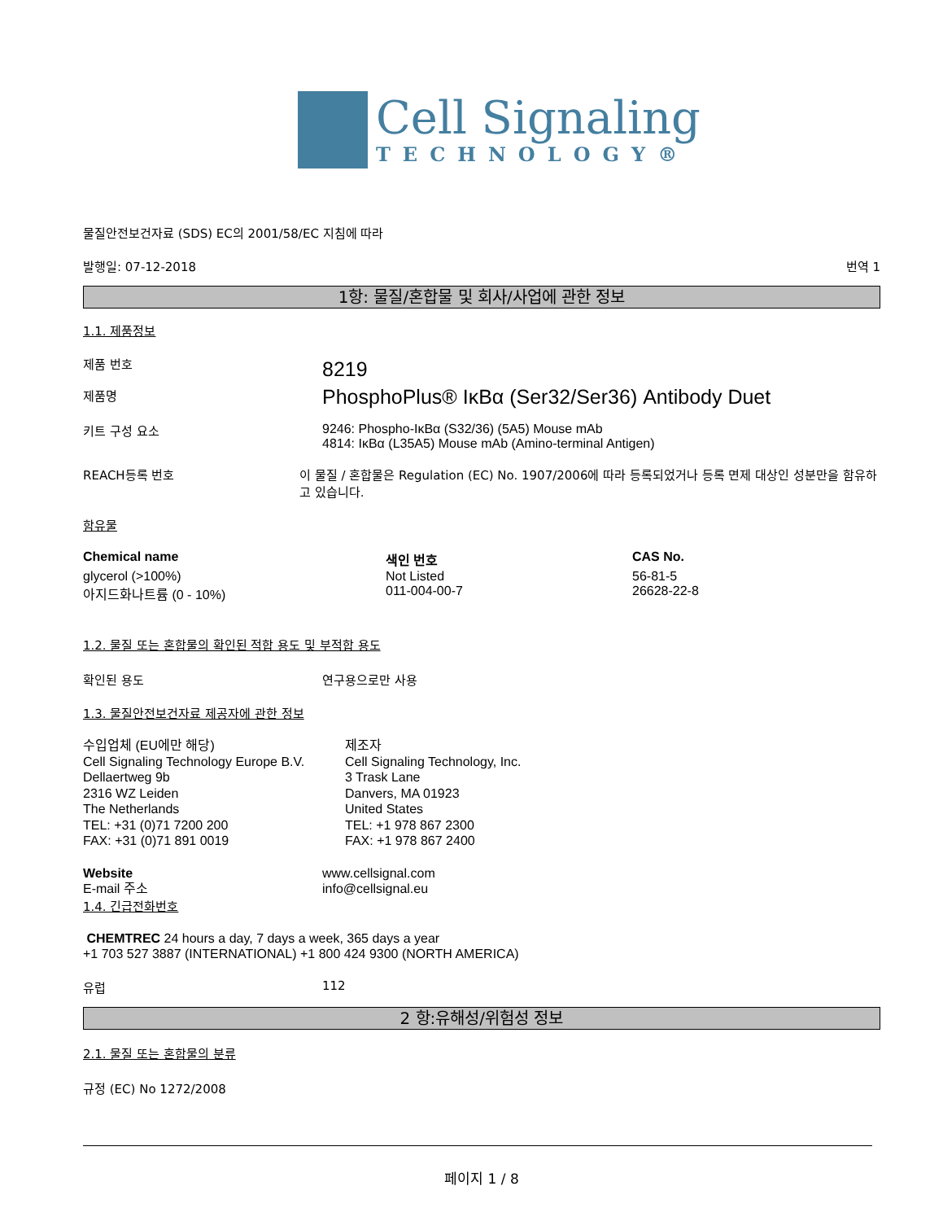Cell Signaling
TECHNOLOGY®
물질안전보건자료 (SDS) EC의 2001/58/EC 지침에 따라
발행일: 07-12-2018 번역 1
1항: 물질/혼합물 및 회사/사업에 관한 정보
1.1. 제품정보
제품 번호
제품명
8219
PhosphoPlus® IκBα (Ser32/Ser36) Antibody Duet
키트 구성 요소 9246: Phospho-IκBα (S32/36) (5A5) Mouse mAb
4814: IκBα (L35A5) Mouse mAb (Amino-terminal Antigen)
REACH등록 번호 이 물질 / 혼합물은 Regulation (EC) No. 1907/2006에 따라 등록되었거나 등록 면제 대상인 성분만을 함유하고 있습니다.
함유물
| Chemical name | 색인 번호 | CAS No. |
| --- | --- | --- |
| glycerol (>100%) | Not Listed | 56-81-5 |
| 아지드화나트륨 (0 - 10%) | 011-004-00-7 | 26628-22-8 |
1.2. 물질 또는 혼합물의 확인된 적합 용도 및 부적합 용도
확인된 용도 연구용으로만 사용
1.3. 물질안전보건자료 제공자에 관한 정보
수입업체 (EU에만 해당)
Cell Signaling Technology Europe B.V.
Dellaertweg 9b
2316 WZ Leiden
The Netherlands
TEL: +31 (0)71 7200 200
FAX: +31 (0)71 891 0019
제조자
Cell Signaling Technology, Inc.
3 Trask Lane
Danvers, MA 01923
United States
TEL: +1 978 867 2300
FAX: +1 978 867 2400
Website
E-mail 주소
www.cellsignal.com
info@cellsignal.eu
1.4. 긴급전화번호
CHEMTREC 24 hours a day, 7 days a week, 365 days a year
+1 703 527 3887 (INTERNATIONAL) +1 800 424 9300 (NORTH AMERICA)
유럽 112
2 항:유해성/위험성 정보
2.1. 물질 또는 혼합물의 분류
규정 (EC) No 1272/2008
페이지 1 / 8